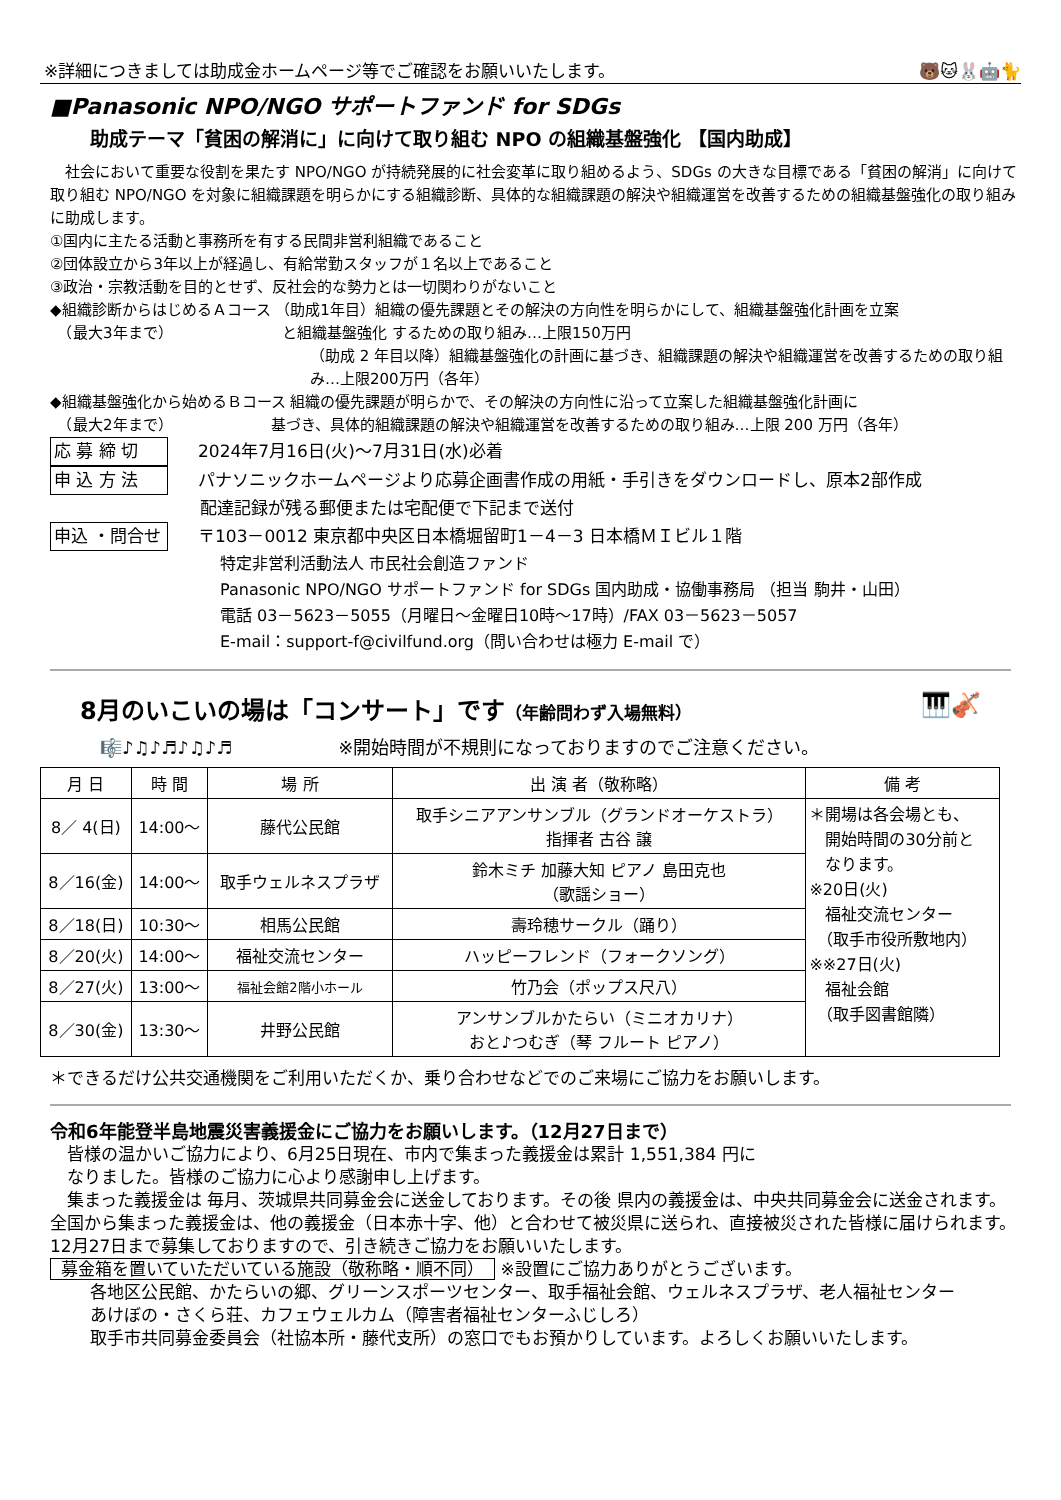※詳細につきましては助成金ホームページ等でご確認をお願いいたします。 🐻🐱🐰🤖🐈
■Panasonic NPO/NGO サポートファンド for SDGs
助成テーマ「貧困の解消に」に向けて取り組む NPO の組織基盤強化 【国内助成】
　社会において重要な役割を果たす NPO/NGO が持続発展的に社会変革に取り組めるよう、SDGs の大きな目標である「貧困の解消」に向けて取り組む NPO/NGO を対象に組織課題を明らかにする組織診断、具体的な組織課題の解決や組織運営を改善するための組織基盤強化の取り組みに助成します。
①国内に主たる活動と事務所を有する民間非営利組織であること
②団体設立から3年以上が経過し、有給常勤スタッフが１名以上であること
③政治・宗教活動を目的とせず、反社会的な勢力とは一切関わりがないこと
◆組織診断からはじめるＡコース （助成1年目）組織の優先課題とその解決の方向性を明らかにして、組織基盤強化計画を立案
　（最大3年まで） 　　　　　　　と組織基盤強化 するための取り組み…上限150万円
（助成 2 年目以降）組織基盤強化の計画に基づき、組織課題の解決や組織運営を改善するための取り組み…上限200万円（各年）
◆組織基盤強化から始めるＢコース 組織の優先課題が明らかで、その解決の方向性に沿って立案した組織基盤強化計画に
　（最大2年まで）　　　　　　　基づき、具体的組織課題の解決や組織運営を改善するための取り組み…上限 200 万円（各年）
応 募 締 切 2024年7月16日(火)～7月31日(水)必着
申 込 方 法 パナソニックホームページより応募企画書作成の用紙・手引きをダウンロードし、原本2部作成
配達記録が残る郵便または宅配便で下記まで送付
申込 ・問合せ 〒103－0012 東京都中央区日本橋堀留町1－4－3 日本橋ＭＩビル１階
特定非営利活動法人 市民社会創造ファンド
Panasonic NPO/NGO サポートファンド for SDGs 国内助成・協働事務局 （担当 駒井・山田）
電話 03－5623－5055（月曜日～金曜日10時～17時）/FAX 03－5623－5057
E-mail：support-f@civilfund.org（問い合わせは極力 E-mail で）
8月のいこいの場は「コンサート」です（年齢問わず入場無料） 🎹🎻
🎼♪♫♪♬♪♫♪♬ ※開始時間が不規則になっておりますのでご注意ください。
| 月 日 | 時 間 | 場 所 | 出 演 者（敬称略） | 備 考 |
| --- | --- | --- | --- | --- |
| 8／ 4(日) | 14:00～ | 藤代公民館 | 取手シニアアンサンブル（グランドオーケストラ） 指揮者 古谷 譲 | ＊開場は各会場とも、 開始時間の30分前と なります。 ※20日(火) 福祉交流センター （取手市役所敷地内） ※※27日(火) 福祉会館 （取手図書館隣） |
| 8／16(金) | 14:00～ | 取手ウェルネスプラザ | 鈴木ミチ 加藤大知 ピアノ 島田克也 （歌謡ショー） | |
| 8／18(日) | 10:30～ | 相馬公民館 | 壽玲穂サークル（踊り） | |
| 8／20(火) | 14:00～ | 福祉交流センター | ハッピーフレンド（フォークソング） | |
| 8／27(火) | 13:00～ | 福祉会館2階小ホール | 竹乃会（ポップス尺八） | |
| 8／30(金) | 13:30～ | 井野公民館 | アンサンブルかたらい（ミニオカリナ） おと♪つむぎ（琴 フルート ピアノ） | |
＊できるだけ公共交通機関をご利用いただくか、乗り合わせなどでのご来場にご協力をお願いします。
令和6年能登半島地震災害義援金にご協力をお願いします。（12月27日まで）
　皆様の温かいご協力により、6月25日現在、市内で集まった義援金は累計 1,551,384 円に
　なりました。皆様のご協力に心より感謝申し上げます。
　集まった義援金は 毎月、茨城県共同募金会に送金しております。その後 県内の義援金は、中央共同募金会に送金されます。全国から集まった義援金は、他の義援金（日本赤十字、他）と合わせて被災県に送られ、直接被災された皆様に届けられます。12月27日まで募集しておりますので、引き続きご協力をお願いいたします。
募金箱を置いていただいている施設（敬称略・順不同） ※設置にご協力ありがとうございます。
各地区公民館、かたらいの郷、グリーンスポーツセンター、取手福祉会館、ウェルネスプラザ、老人福祉センター
あけぼの・さくら荘、カフェウェルカム（障害者福祉センターふじしろ）
取手市共同募金委員会（社協本所・藤代支所）の窓口でもお預かりしています。よろしくお願いいたします。